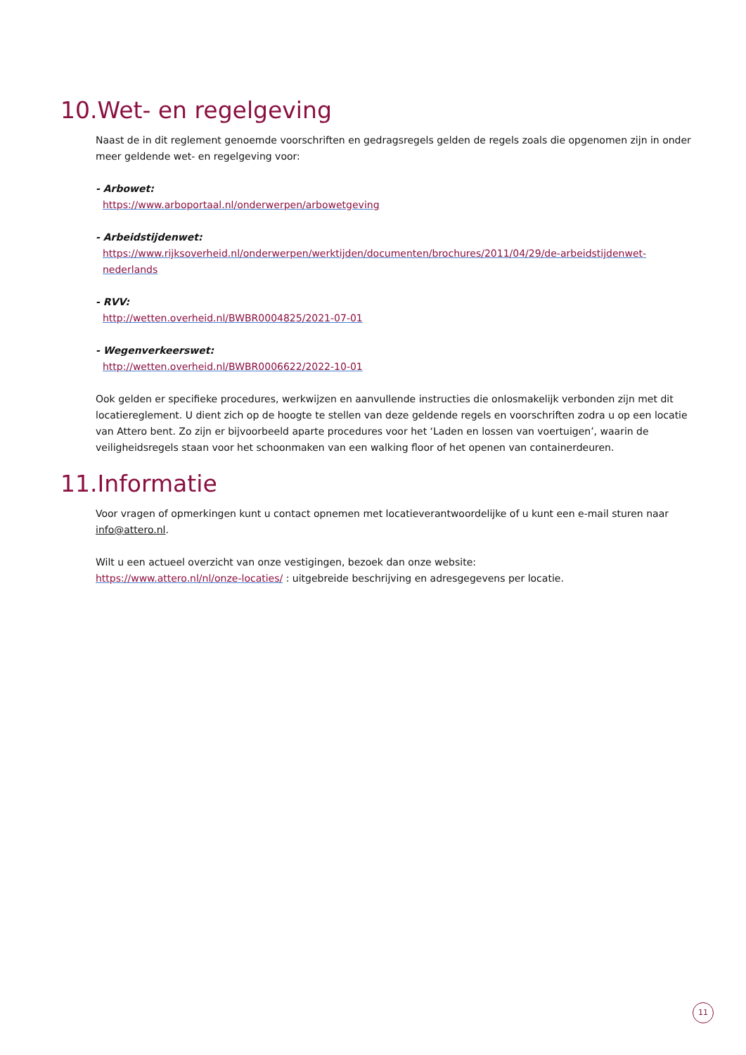10.Wet- en regelgeving
Naast de in dit reglement genoemde voorschriften en gedragsregels gelden de regels zoals die opgenomen zijn in onder meer geldende wet- en regelgeving voor:
- Arbowet:
https://www.arboportaal.nl/onderwerpen/arbowetgeving
- Arbeidstijdenwet:
https://www.rijksoverheid.nl/onderwerpen/werktijden/documenten/brochures/2011/04/29/de-arbeidstijdenwet-nederlands
- RVV:
http://wetten.overheid.nl/BWBR0004825/2021-07-01
- Wegenverkeerswet:
http://wetten.overheid.nl/BWBR0006622/2022-10-01
Ook gelden er specifieke procedures, werkwijzen en aanvullende instructies die onlosmakelijk verbonden zijn met dit locatiereglement. U dient zich op de hoogte te stellen van deze geldende regels en voorschriften zodra u op een locatie van Attero bent. Zo zijn er bijvoorbeeld aparte procedures voor het ‘Laden en lossen van voertuigen’, waarin de veiligheidsregels staan voor het schoonmaken van een walking floor of het openen van containerdeuren.
11.Informatie
Voor vragen of opmerkingen kunt u contact opnemen met locatieverantwoordelijke of u kunt een e-mail sturen naar info@attero.nl.
Wilt u een actueel overzicht van onze vestigingen, bezoek dan onze website:
https://www.attero.nl/nl/onze-locaties/ : uitgebreide beschrijving en adresgegevens per locatie.
11